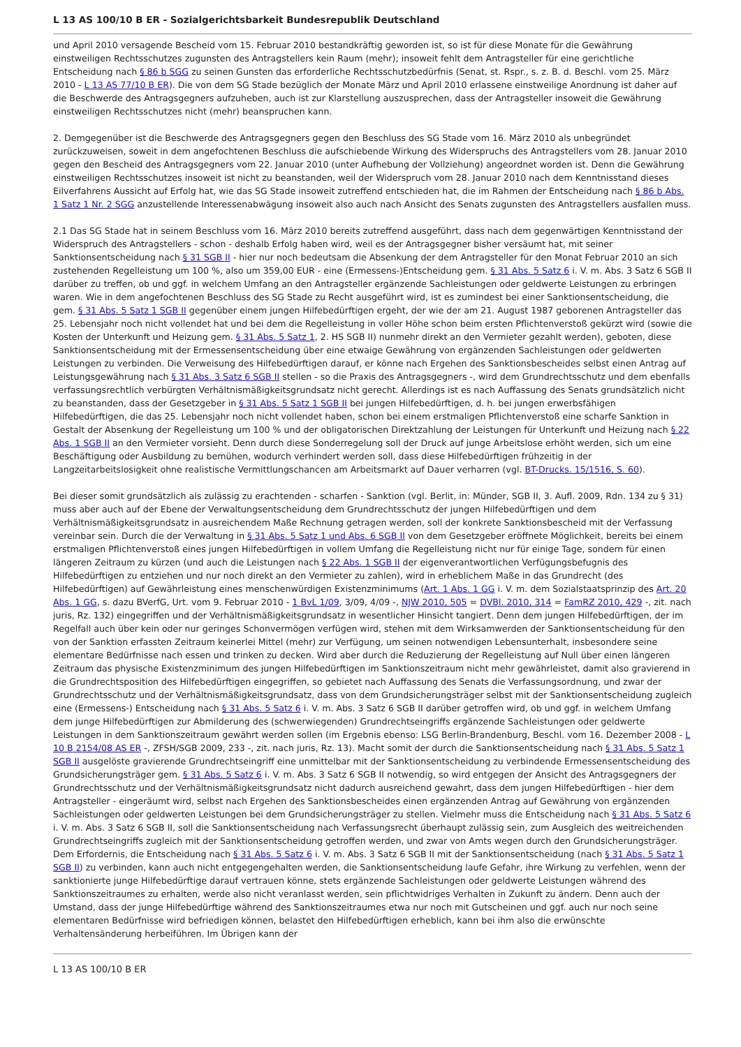L 13 AS 100/10 B ER - Sozialgerichtsbarkeit Bundesrepublik Deutschland
und April 2010 versagende Bescheid vom 15. Februar 2010 bestandkräftig geworden ist, so ist für diese Monate für die Gewährung einstweiligen Rechtsschutzes zugunsten des Antragstellers kein Raum (mehr); insoweit fehlt dem Antragsteller für eine gerichtliche Entscheidung nach § 86 b SGG zu seinen Gunsten das erforderliche Rechtsschutzbedürfnis (Senat, st. Rspr., s. z. B. d. Beschl. vom 25. März 2010 - L 13 AS 77/10 B ER). Die von dem SG Stade bezüglich der Monate März und April 2010 erlassene einstweilige Anordnung ist daher auf die Beschwerde des Antragsgegners aufzuheben, auch ist zur Klarstellung auszusprechen, dass der Antragsteller insoweit die Gewährung einstweiligen Rechtsschutzes nicht (mehr) beanspruchen kann.
2. Demgegenüber ist die Beschwerde des Antragsgegners gegen den Beschluss des SG Stade vom 16. März 2010 als unbegründet zurückzuweisen, soweit in dem angefochtenen Beschluss die aufschiebende Wirkung des Widerspruchs des Antragstellers vom 28. Januar 2010 gegen den Bescheid des Antragsgegners vom 22. Januar 2010 (unter Aufhebung der Vollziehung) angeordnet worden ist. Denn die Gewährung einstweiligen Rechtsschutzes insoweit ist nicht zu beanstanden, weil der Widerspruch vom 28. Januar 2010 nach dem Kenntnisstand dieses Eilverfahrens Aussicht auf Erfolg hat, wie das SG Stade insoweit zutreffend entschieden hat, die im Rahmen der Entscheidung nach § 86 b Abs. 1 Satz 1 Nr. 2 SGG anzustellende Interessenabwägung insoweit also auch nach Ansicht des Senats zugunsten des Antragstellers ausfallen muss.
2.1 Das SG Stade hat in seinem Beschluss vom 16. März 2010 bereits zutreffend ausgeführt, dass nach dem gegenwärtigen Kenntnisstand der Widerspruch des Antragstellers - schon - deshalb Erfolg haben wird, weil es der Antragsgegner bisher versäumt hat, mit seiner Sanktionsentscheidung nach § 31 SGB II - hier nur noch bedeutsam die Absenkung der dem Antragsteller für den Monat Februar 2010 an sich zustehenden Regelleistung um 100 %, also um 359,00 EUR - eine (Ermessens-)Entscheidung gem. § 31 Abs. 5 Satz 6 i. V. m. Abs. 3 Satz 6 SGB II darüber zu treffen, ob und ggf. in welchem Umfang an den Antragsteller ergänzende Sachleistungen oder geldwerte Leistungen zu erbringen waren. Wie in dem angefochtenen Beschluss des SG Stade zu Recht ausgeführt wird, ist es zumindest bei einer Sanktionsentscheidung, die gem. § 31 Abs. 5 Satz 1 SGB II gegenüber einem jungen Hilfebedürftigen ergeht, der wie der am 21. August 1987 geborenen Antragsteller das 25. Lebensjahr noch nicht vollendet hat und bei dem die Regelleistung in voller Höhe schon beim ersten Pflichtenverstoß gekürzt wird (sowie die Kosten der Unterkunft und Heizung gem. § 31 Abs. 5 Satz 1, 2. HS SGB II) nunmehr direkt an den Vermieter gezahlt werden), geboten, diese Sanktionsentscheidung mit der Ermessensentscheidung über eine etwaige Gewährung von ergänzenden Sachleistungen oder geldwerten Leistungen zu verbinden. Die Verweisung des Hilfebedürftigen darauf, er könne nach Ergehen des Sanktionsbescheides selbst einen Antrag auf Leistungsgewährung nach § 31 Abs. 3 Satz 6 SGB II stellen - so die Praxis des Antragsgegners -, wird dem Grundrechtsschutz und dem ebenfalls verfassungsrechtlich verbürgten Verhältnismäßigkeitsgrundsatz nicht gerecht. Allerdings ist es nach Auffassung des Senats grundsätzlich nicht zu beanstanden, dass der Gesetzgeber in § 31 Abs. 5 Satz 1 SGB II bei jungen Hilfebedürftigen, d. h. bei jungen erwerbsfähigen Hilfebedürftigen, die das 25. Lebensjahr noch nicht vollendet haben, schon bei einem erstmaligen Pflichtenverstoß eine scharfe Sanktion in Gestalt der Absenkung der Regelleistung um 100 % und der obligatorischen Direktzahlung der Leistungen für Unterkunft und Heizung nach § 22 Abs. 1 SGB II an den Vermieter vorsieht. Denn durch diese Sonderregelung soll der Druck auf junge Arbeitslose erhöht werden, sich um eine Beschäftigung oder Ausbildung zu bemühen, wodurch verhindert werden soll, dass diese Hilfebedürftigen frühzeitig in der Langzeitarbeitslosigkeit ohne realistische Vermittlungschancen am Arbeitsmarkt auf Dauer verharren (vgl. BT-Drucks. 15/1516, S. 60).
Bei dieser somit grundsätzlich als zulässig zu erachtenden - scharfen - Sanktion (vgl. Berlit, in: Münder, SGB II, 3. Aufl. 2009, Rdn. 134 zu § 31) muss aber auch auf der Ebene der Verwaltungsentscheidung dem Grundrechtsschutz der jungen Hilfebedürftigen und dem Verhältnismäßigkeitsgrundsatz in ausreichendem Maße Rechnung getragen werden, soll der konkrete Sanktionsbescheid mit der Verfassung vereinbar sein. Durch die der Verwaltung in § 31 Abs. 5 Satz 1 und Abs. 6 SGB II von dem Gesetzgeber eröffnete Möglichkeit, bereits bei einem erstmaligen Pflichtenverstoß eines jungen Hilfebedürftigen in vollem Umfang die Regelleistung nicht nur für einige Tage, sondern für einen längeren Zeitraum zu kürzen (und auch die Leistungen nach § 22 Abs. 1 SGB II der eigenverantwortlichen Verfügungsbefugnis des Hilfebedürftigen zu entziehen und nur noch direkt an den Vermieter zu zahlen), wird in erheblichem Maße in das Grundrecht (des Hilfebedürftigen) auf Gewährleistung eines menschenwürdigen Existenzminimums (Art. 1 Abs. 1 GG i. V. m. dem Sozialstaatsprinzip des Art. 20 Abs. 1 GG, s. dazu BVerfG, Urt. vom 9. Februar 2010 - 1 BvL 1/09, 3/09, 4/09 -, NJW 2010, 505 = DVBl. 2010, 314 = FamRZ 2010, 429 -, zit. nach juris, Rz. 132) eingegriffen und der Verhältnismäßigkeitsgrundsatz in wesentlicher Hinsicht tangiert. Denn dem jungen Hilfebedürftigen, der im Regelfall auch über kein oder nur geringes Schonvermögen verfügen wird, stehen mit dem Wirksamwerden der Sanktionsentscheidung für den von der Sanktion erfassten Zeitraum keinerlei Mittel (mehr) zur Verfügung, um seinen notwendigen Lebensunterhalt, insbesondere seine elementare Bedürfnisse nach essen und trinken zu decken. Wird aber durch die Reduzierung der Regelleistung auf Null über einen längeren Zeitraum das physische Existenzminimum des jungen Hilfebedürftigen im Sanktionszeitraum nicht mehr gewährleistet, damit also gravierend in die Grundrechtsposition des Hilfebedürftigen eingegriffen, so gebietet nach Auffassung des Senats die Verfassungsordnung, und zwar der Grundrechtsschutz und der Verhältnismäßigkeitsgrundsatz, dass von dem Grundsicherungsträger selbst mit der Sanktionsentscheidung zugleich eine (Ermessens-) Entscheidung nach § 31 Abs. 5 Satz 6 i. V. m. Abs. 3 Satz 6 SGB II darüber getroffen wird, ob und ggf. in welchem Umfang dem junge Hilfebedürftigen zur Abmilderung des (schwerwiegenden) Grundrechtseingriffs ergänzende Sachleistungen oder geldwerte Leistungen in dem Sanktionszeitraum gewährt werden sollen (im Ergebnis ebenso: LSG Berlin-Brandenburg, Beschl. vom 16. Dezember 2008 - L 10 B 2154/08 AS ER -, ZFSH/SGB 2009, 233 -, zit. nach juris, Rz. 13). Macht somit der durch die Sanktionsentscheidung nach § 31 Abs. 5 Satz 1 SGB II ausgelöste gravierende Grundrechtseingriff eine unmittelbar mit der Sanktionsentscheidung zu verbindende Ermessensentscheidung des Grundsicherungsträger gem. § 31 Abs. 5 Satz 6 i. V. m. Abs. 3 Satz 6 SGB II notwendig, so wird entgegen der Ansicht des Antragsgegners der Grundrechtsschutz und der Verhältnismäßigkeitsgrundsatz nicht dadurch ausreichend gewahrt, dass dem jungen Hilfebedürftigen - hier dem Antragsteller - eingeräumt wird, selbst nach Ergehen des Sanktionsbescheides einen ergänzenden Antrag auf Gewährung von ergänzenden Sachleistungen oder geldwerten Leistungen bei dem Grundsicherungsträger zu stellen. Vielmehr muss die Entscheidung nach § 31 Abs. 5 Satz 6 i. V. m. Abs. 3 Satz 6 SGB II, soll die Sanktionsentscheidung nach Verfassungsrecht überhaupt zulässig sein, zum Ausgleich des weitreichenden Grundrechtseingriffs zugleich mit der Sanktionsentscheidung getroffen werden, und zwar von Amts wegen durch den Grundsicherungsträger. Dem Erfordernis, die Entscheidung nach § 31 Abs. 5 Satz 6 i. V. m. Abs. 3 Satz 6 SGB II mit der Sanktionsentscheidung (nach § 31 Abs. 5 Satz 1 SGB II) zu verbinden, kann auch nicht entgegengehalten werden, die Sanktionsentscheidung laufe Gefahr, ihre Wirkung zu verfehlen, wenn der sanktionierte junge Hilfebedürftige darauf vertrauen könne, stets ergänzende Sachleistungen oder geldwerte Leistungen während des Sanktionszeitraumes zu erhalten, werde also nicht veranlasst werden, sein pflichtwidriges Verhalten in Zukunft zu ändern. Denn auch der Umstand, dass der junge Hilfebedürftige während des Sanktionszeitraumes etwa nur noch mit Gutscheinen und ggf. auch nur noch seine elementaren Bedürfnisse wird befriedigen können, belastet den Hilfebedürftigen erheblich, kann bei ihm also die erwünschte Verhaltensänderung herbeiführen. Im Übrigen kann der
L 13 AS 100/10 B ER